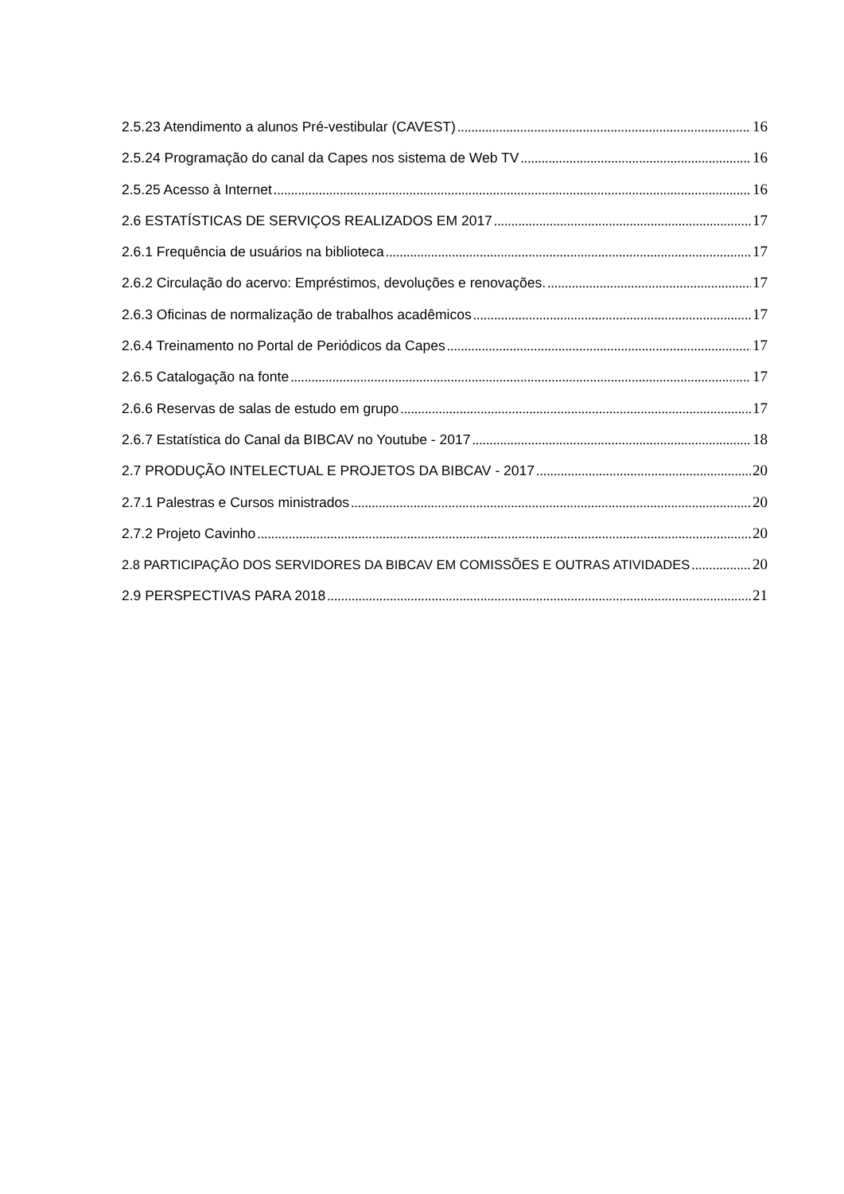2.5.23 Atendimento a alunos Pré-vestibular (CAVEST) 16
2.5.24 Programação do canal da Capes nos sistema de Web TV 16
2.5.25 Acesso à Internet 16
2.6 ESTATÍSTICAS DE SERVIÇOS REALIZADOS EM 2017 17
2.6.1 Frequência de usuários na biblioteca 17
2.6.2 Circulação do acervo: Empréstimos, devoluções e renovações. 17
2.6.3 Oficinas de normalização de trabalhos acadêmicos 17
2.6.4 Treinamento no Portal de Periódicos da Capes 17
2.6.5 Catalogação na fonte 17
2.6.6 Reservas de salas de estudo em grupo 17
2.6.7 Estatística do Canal da BIBCAV no Youtube - 2017 18
2.7 PRODUÇÃO INTELECTUAL E PROJETOS DA BIBCAV - 2017 20
2.7.1 Palestras e Cursos ministrados 20
2.7.2 Projeto Cavinho 20
2.8 PARTICIPAÇÃO DOS SERVIDORES DA BIBCAV EM COMISSÕES E OUTRAS ATIVIDADES 20
2.9 PERSPECTIVAS PARA 2018 21